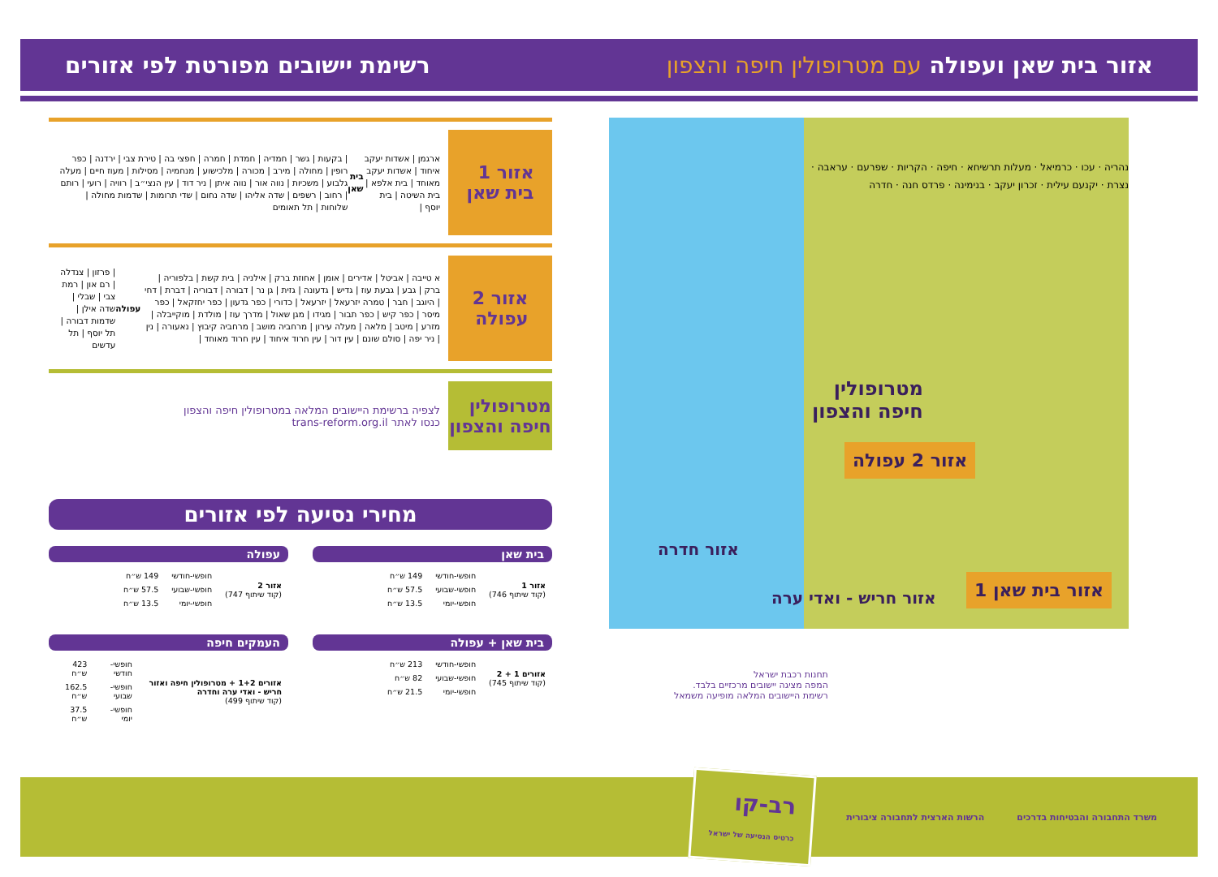אזור בית שאן ועפולה עם מטרופולין חיפה והצפון
רשימת יישובים מפורטת לפי אזורים
אזור 1
בית שאן
ארגמן | אשדות יעקב איחוד | אשדות יעקב מאוחד | בית אלפא | בית השיטה | בית יוסף | בית שאן | בקעות | גשר | חמדיה | חמדת | חמרה | חפצי בה | טירת צבי | ירדנה | כפר רופין | מחולה | מירב | מכורה | מלכישוע | מנחמיה | מסילות | מעוז חיים | מעלה גלבוע | משכיות | נווה אור | נווה איתן | ניר דוד | עין הנצי״ב | רוויה | רועי | רותם | רחוב | רשפים | שדה אליהו | שדה נחום | שדי תרומות | שדמות מחולה | שלוחות | תל תאומים
אזור 2
עפולה
א טייבה | אביטל | אדירים | אומן | אחוזת ברק | אילניה | בית קשת | בלפוריה | ברק | גבע | גבעת עוז | גדיש | גדעונה | גזית | גן נר | דבורה | דבוריה | דברת | דחי | היוגב | חבר | טמרה יזרעאל | יזרעאל | כדורי | כפר גדעון | כפר יחזקאל | כפר מיסר | כפר קיש | כפר תבור | מגידו | מגן שאול | מדרך עוז | מולדת | מוקייבלה | מזרע | מיטב | מלאה | מעלה עירון | מרחביה מושב | מרחביה קיבוץ | נאעורה | נין | ניר יפה | סולם שונם | עין דור | עין חרוד איחוד | עין חרוד מאוחד | עפולה | פרזון | צנדלה | רם און | רמת צבי | שבלי | שדה אילן | שדמות דבורה | תל יוסף | תל עדשים
מטרופולין
חיפה והצפון
לצפיה ברשימת היישובים המלאה במטרופולין חיפה והצפון
כנסו לאתר trans-reform.org.il
מחירי נסיעה לפי אזורים
בית שאן
| אזור 1 (קוד שיתוף 746) | חופשי-חודשי | 149 ש״ח |
| | חופשי-שבועי | 57.5 ש״ח |
| | חופשי-יומי | 13.5 ש״ח |
עפולה
| אזור 2 (קוד שיתוף 747) | חופשי-חודשי | 149 ש״ח |
| | חופשי-שבועי | 57.5 ש״ח |
| | חופשי-יומי | 13.5 ש״ח |
בית שאן + עפולה
| אזורים 1 + 2 (קוד שיתוף 745) | חופשי-חודשי | 213 ש״ח |
| | חופשי-שבועי | 82 ש״ח |
| | חופשי-יומי | 21.5 ש״ח |
העמקים חיפה
| אזורים 1+2 + מטרופולין חיפה ואזור חריש - ואדי ערה וחדרה (קוד שיתוף 499) | חופשי-חודשי | 423 ש״ח |
| | חופשי-שבועי | 162.5 ש״ח |
| | חופשי-יומי | 37.5 ש״ח |
נהריה · עכו · כרמיאל · מעלות תרשיחא · חיפה · הקריות · שפרעם · עראבה · נצרת · יקנעם עילית · זכרון יעקב · בנימינה · פרדס חנה · חדרה
מטרופולין
חיפה והצפון
אזור 2 עפולה
אזור בית שאן 1
אזור חדרה
אזור חריש - ואדי ערה
תחנות רכבת ישראל
המפה מציגה יישובים מרכזיים בלבד.
רשימת היישובים המלאה מופיעה משמאל
משרד התחבורה והבטיחות בדרכים הרשות הארצית לתחבורה ציבורית
רב-קו
כרטיס הנסיעה של ישראל